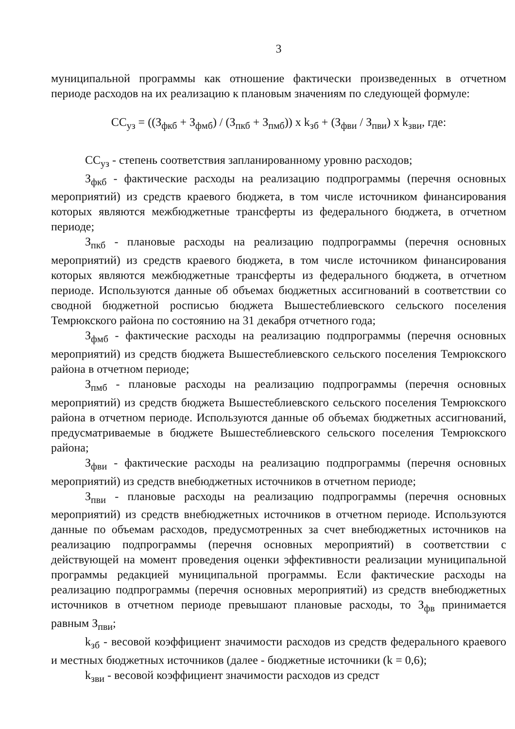3
муниципальной программы как отношение фактически произведенных в отчетном периоде расходов на их реализацию к плановым значениям по следующей формуле:
СС<sub>уз</sub> = ((З<sub>фкб</sub> + З<sub>фмб</sub>) / (З<sub>пкб</sub> + З<sub>пмб</sub>)) x k<sub>зб</sub> + (З<sub>фви</sub> / З<sub>пви</sub>) x k<sub>зви</sub>, где:
СС<sub>уз</sub> - степень соответствия запланированному уровню расходов;
З<sub>фкб</sub> - фактические расходы на реализацию подпрограммы (перечня основных мероприятий) из средств краевого бюджета, в том числе источником финансирования которых являются межбюджетные трансферты из федерального бюджета, в отчетном периоде;
З<sub>пкб</sub> - плановые расходы на реализацию подпрограммы (перечня основных мероприятий) из средств краевого бюджета, в том числе источником финансирования которых являются межбюджетные трансферты из федерального бюджета, в отчетном периоде. Используются данные об объемах бюджетных ассигнований в соответствии со сводной бюджетной росписью бюджета Вышестеблиевского сельского поселения Темрюкского района по состоянию на 31 декабря отчетного года;
З<sub>фмб</sub> - фактические расходы на реализацию подпрограммы (перечня основных мероприятий) из средств бюджета Вышестеблиевского сельского поселения Темрюкского района в отчетном периоде;
З<sub>пмб</sub> - плановые расходы на реализацию подпрограммы (перечня основных мероприятий) из средств бюджета Вышестеблиевского сельского поселения Темрюкского района в отчетном периоде. Используются данные об объемах бюджетных ассигнований, предусматриваемые в бюджете Вышестеблиевского сельского поселения Темрюкского района;
З<sub>фви</sub> - фактические расходы на реализацию подпрограммы (перечня основных мероприятий) из средств внебюджетных источников в отчетном периоде;
З<sub>пви</sub> - плановые расходы на реализацию подпрограммы (перечня основных мероприятий) из средств внебюджетных источников в отчетном периоде. Используются данные по объемам расходов, предусмотренных за счет внебюджетных источников на реализацию подпрограммы (перечня основных мероприятий) в соответствии с действующей на момент проведения оценки эффективности реализации муниципальной программы редакцией муниципальной программы. Если фактические расходы на реализацию подпрограммы (перечня основных мероприятий) из средств внебюджетных источников в отчетном периоде превышают плановые расходы, то З<sub>фв</sub> принимается равным З<sub>пви</sub>;
k<sub>зб</sub> - весовой коэффициент значимости расходов из средств федерального краевого и местных бюджетных источников (далее - бюджетные источники (k = 0,6);
k<sub>зви</sub> - весовой коэффициент значимости расходов из средст